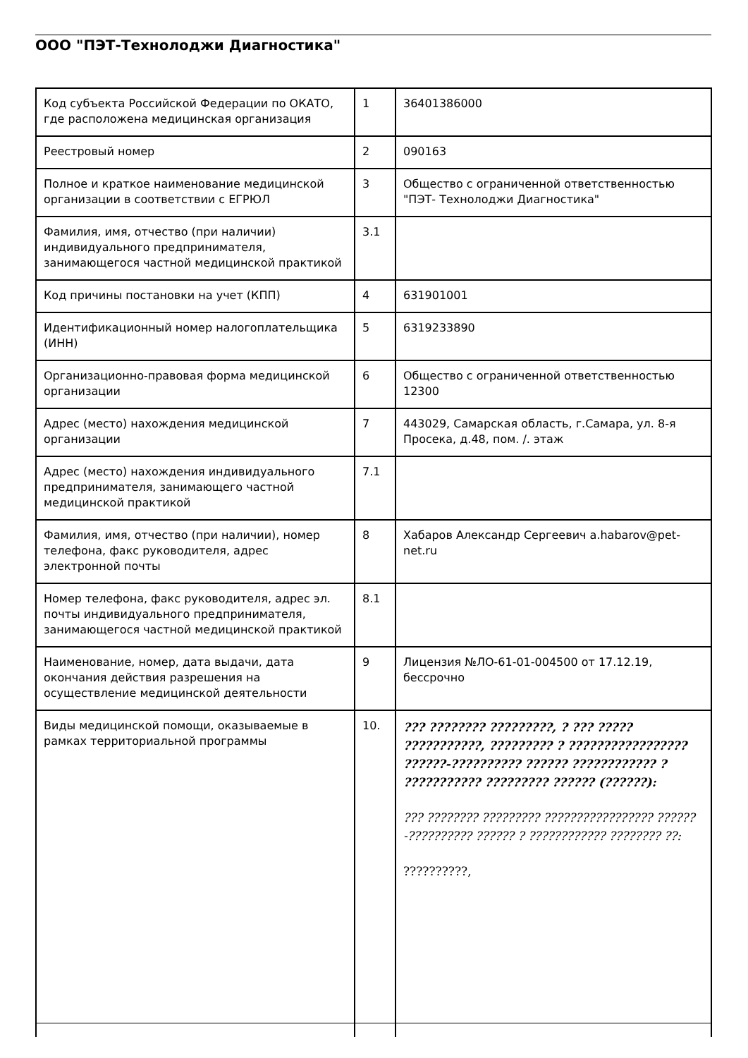ООО "ПЭТ-Технолоджи Диагностика"
| Код субъекта Российской Федерации по ОКАТО, где расположена медицинская организация | 1 | 36401386000 |
| Реестровый номер | 2 | 090163 |
| Полное и краткое наименование медицинской организации в соответствии с ЕГРЮЛ | 3 | Общество с ограниченной ответственностью "ПЭТ- Технолоджи Диагностика" |
| Фамилия, имя, отчество (при наличии) индивидуального предпринимателя, занимающегося частной медицинской практикой | 3.1 | |
| Код причины постановки на учет (КПП) | 4 | 631901001 |
| Идентификационный номер налогоплательщика (ИНН) | 5 | 6319233890 |
| Организационно-правовая форма медицинской организации | 6 | Общество с ограниченной ответственностью 12300 |
| Адрес (место) нахождения медицинской организации | 7 | 443029, Самарская область, г.Самара, ул. 8-я Просека, д.48, пом. /. этаж |
| Адрес (место) нахождения индивидуального предпринимателя, занимающего частной медицинской практикой | 7.1 | |
| Фамилия, имя, отчество (при наличии), номер телефона, факс руководителя, адрес электронной почты | 8 | Хабаров Александр Сергеевич a.habarov@pet-net.ru |
| Номер телефона, факс руководителя, адрес эл. почты индивидуального предпринимателя, занимающегося частной медицинской практикой | 8.1 | |
| Наименование, номер, дата выдачи, дата окончания действия разрешения на осуществление медицинской деятельности | 9 | Лицензия №ЛО-61-01-004500 от 17.12.19, бессрочно |
| Виды медицинской помощи, оказываемые в рамках территориальной программы | 10. | ??? ???????? ?????????, ? ??? ????? ???????????, ????????? ? ????????????????? ??????-?????????? ?????? ???????????? ? ??????????? ????????? ?????? (??????): ??? ???????? ????????? ????????????????? ??????-?????????? ?????? ? ???????????? ???????? ??: ??????????, |